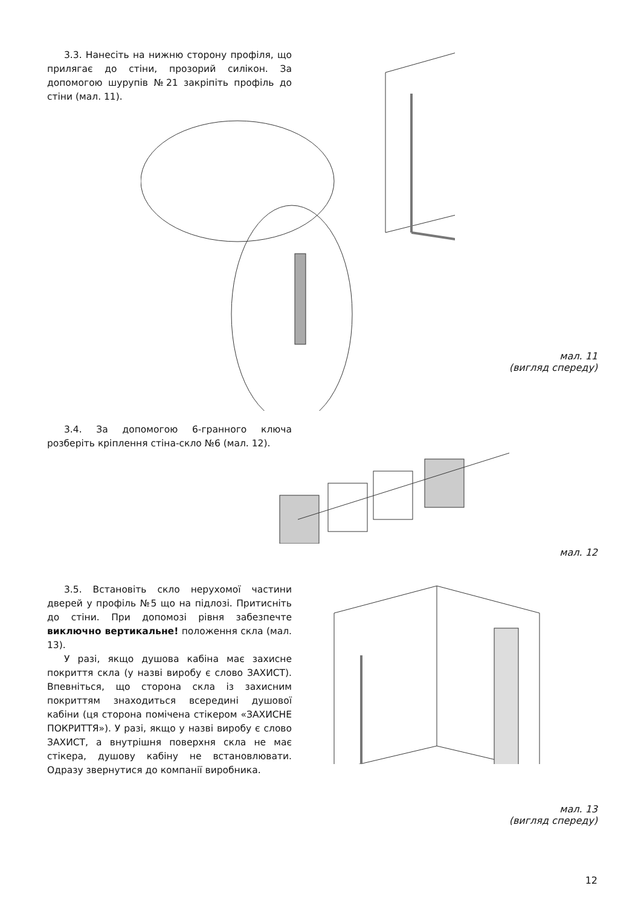3.3. Нанесіть на нижню сторону профіля, що прилягає до стіни, прозорий силікон. За допомогою шурупів №21 закріпіть профіль до стіни (мал. 11).
мал. 11
(вигляд спереду)
3.4. За допомогою 6-гранного ключа розберіть кріплення стіна-скло №6 (мал. 12).
мал. 12
3.5. Встановіть скло нерухомої частини дверей у профіль №5 що на підлозі. Притисніть до стіни. При допомозі рівня забезпечте виключно вертикальне! положення скла (мал. 13).
У разі, якщо душова кабіна має захисне покриття скла (у назві виробу є слово ЗАХИСТ). Впевніться, що сторона скла із захисним покриттям знаходиться всередині душової кабіни (ця сторона помічена стікером «ЗАХИСНЕ ПОКРИТТЯ»). У разі, якщо у назві виробу є слово ЗАХИСТ, а внутрішня поверхня скла не має стікера, душову кабіну не встановлювати. Одразу звернутися до компанії виробника.
мал. 13
(вигляд спереду)
12